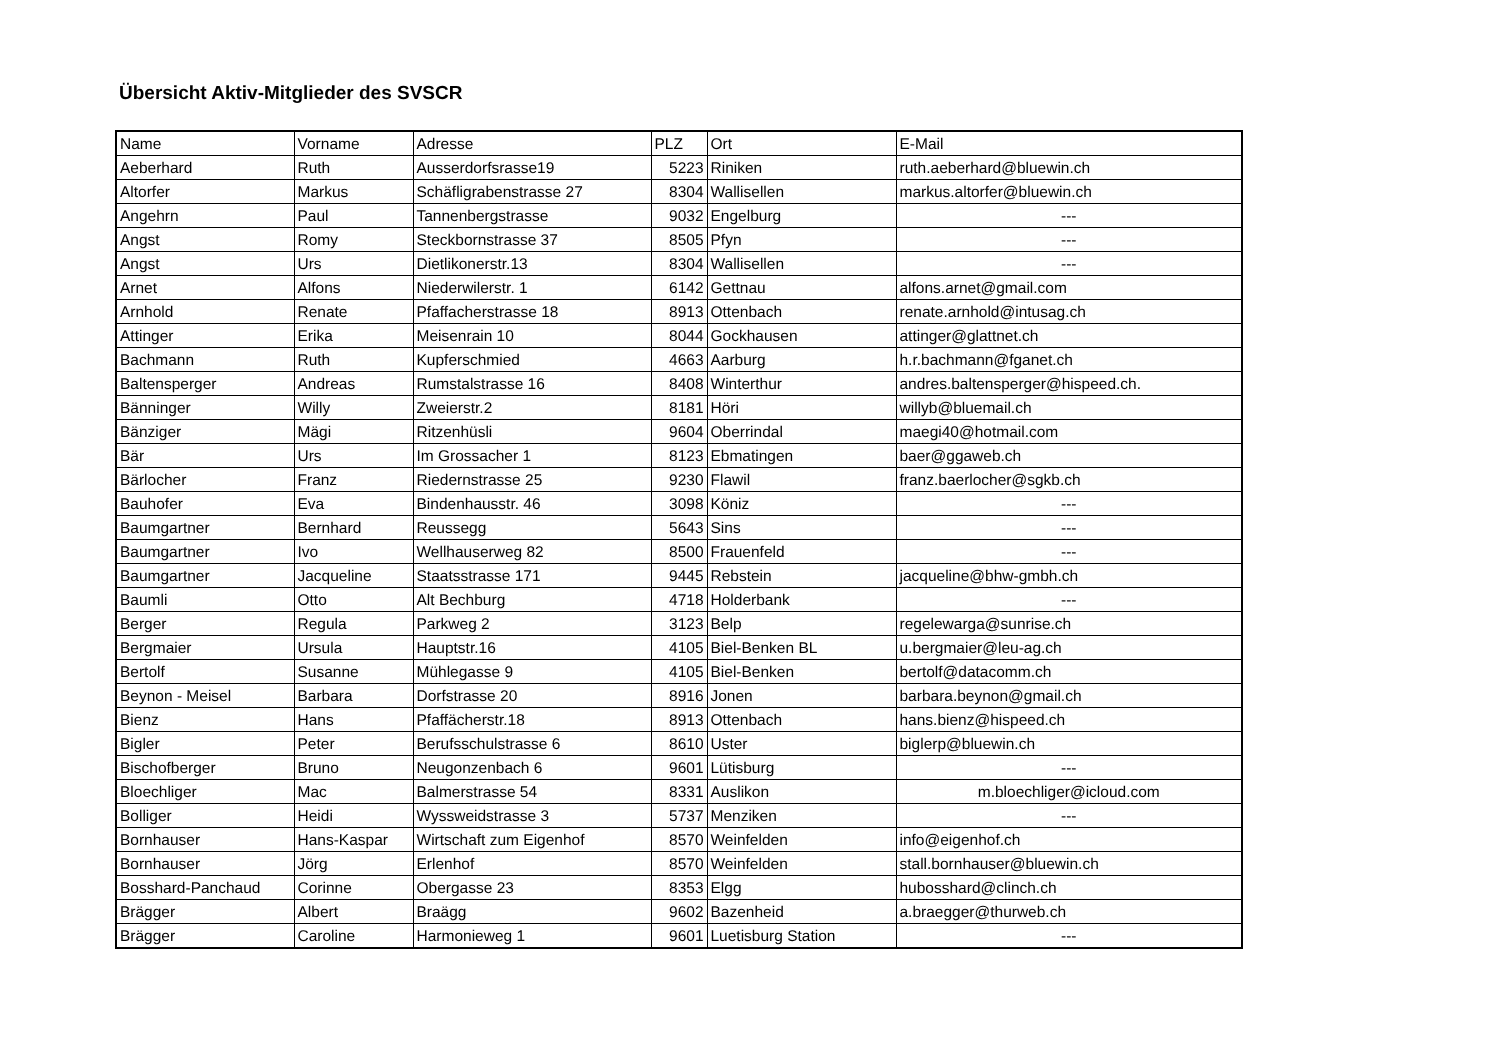Übersicht Aktiv-Mitglieder des SVSCR
| Name | Vorname | Adresse | PLZ | Ort | E-Mail |
| --- | --- | --- | --- | --- | --- |
| Aeberhard | Ruth | Ausserdorfsrasse19 | 5223 | Riniken | ruth.aeberhard@bluewin.ch |
| Altorfer | Markus | Schäfligrabenstrasse 27 | 8304 | Wallisellen | markus.altorfer@bluewin.ch |
| Angehrn | Paul | Tannenbergstrasse | 9032 | Engelburg | --- |
| Angst | Romy | Steckbornstrasse 37 | 8505 | Pfyn | --- |
| Angst | Urs | Dietlikonerstr.13 | 8304 | Wallisellen | --- |
| Arnet | Alfons | Niederwilerstr. 1 | 6142 | Gettnau | alfons.arnet@gmail.com |
| Arnhold | Renate | Pfaffacherstrasse 18 | 8913 | Ottenbach | renate.arnhold@intusag.ch |
| Attinger | Erika | Meisenrain 10 | 8044 | Gockhausen | attinger@glattnet.ch |
| Bachmann | Ruth | Kupferschmied | 4663 | Aarburg | h.r.bachmann@fganet.ch |
| Baltensperger | Andreas | Rumstalstrasse 16 | 8408 | Winterthur | andres.baltensperger@hispeed.ch. |
| Bänninger | Willy | Zweierstr.2 | 8181 | Höri | willyb@bluemail.ch |
| Bänziger | Mägi | Ritzenhüsli | 9604 | Oberrindal | maegi40@hotmail.com |
| Bär | Urs | Im Grossacher 1 | 8123 | Ebmatingen | baer@ggaweb.ch |
| Bärlocher | Franz | Riedernstrasse 25 | 9230 | Flawil | franz.baerlocher@sgkb.ch |
| Bauhofer | Eva | Bindenhausstr. 46 | 3098 | Köniz | --- |
| Baumgartner | Bernhard | Reussegg | 5643 | Sins | --- |
| Baumgartner | Ivo | Wellhauserweg 82 | 8500 | Frauenfeld | --- |
| Baumgartner | Jacqueline | Staatsstrasse 171 | 9445 | Rebstein | jacqueline@bhw-gmbh.ch |
| Baumli | Otto | Alt Bechburg | 4718 | Holderbank | --- |
| Berger | Regula | Parkweg 2 | 3123 | Belp | regelewarga@sunrise.ch |
| Bergmaier | Ursula | Hauptstr.16 | 4105 | Biel-Benken BL | u.bergmaier@leu-ag.ch |
| Bertolf | Susanne | Mühlegasse 9 | 4105 | Biel-Benken | bertolf@datacomm.ch |
| Beynon - Meisel | Barbara | Dorfstrasse 20 | 8916 | Jonen | barbara.beynon@gmail.ch |
| Bienz | Hans | Pfaffächerstr.18 | 8913 | Ottenbach | hans.bienz@hispeed.ch |
| Bigler | Peter | Berufsschulstrasse 6 | 8610 | Uster | biglerp@bluewin.ch |
| Bischofberger | Bruno | Neugonzenbach 6 | 9601 | Lütisburg | --- |
| Bloechliger | Mac | Balmerstrasse 54 | 8331 | Auslikon | m.bloechliger@icloud.com |
| Bolliger | Heidi | Wyssweidstrasse 3 | 5737 | Menziken | --- |
| Bornhauser | Hans-Kaspar | Wirtschaft zum Eigenhof | 8570 | Weinfelden | info@eigenhof.ch |
| Bornhauser | Jörg | Erlenhof | 8570 | Weinfelden | stall.bornhauser@bluewin.ch |
| Bosshard-Panchaud | Corinne | Obergasse 23 | 8353 | Elgg | hubosshard@clinch.ch |
| Brägger | Albert | Braägg | 9602 | Bazenheid | a.braegger@thurweb.ch |
| Brägger | Caroline | Harmonieweg 1 | 9601 | Luetisburg Station | --- |